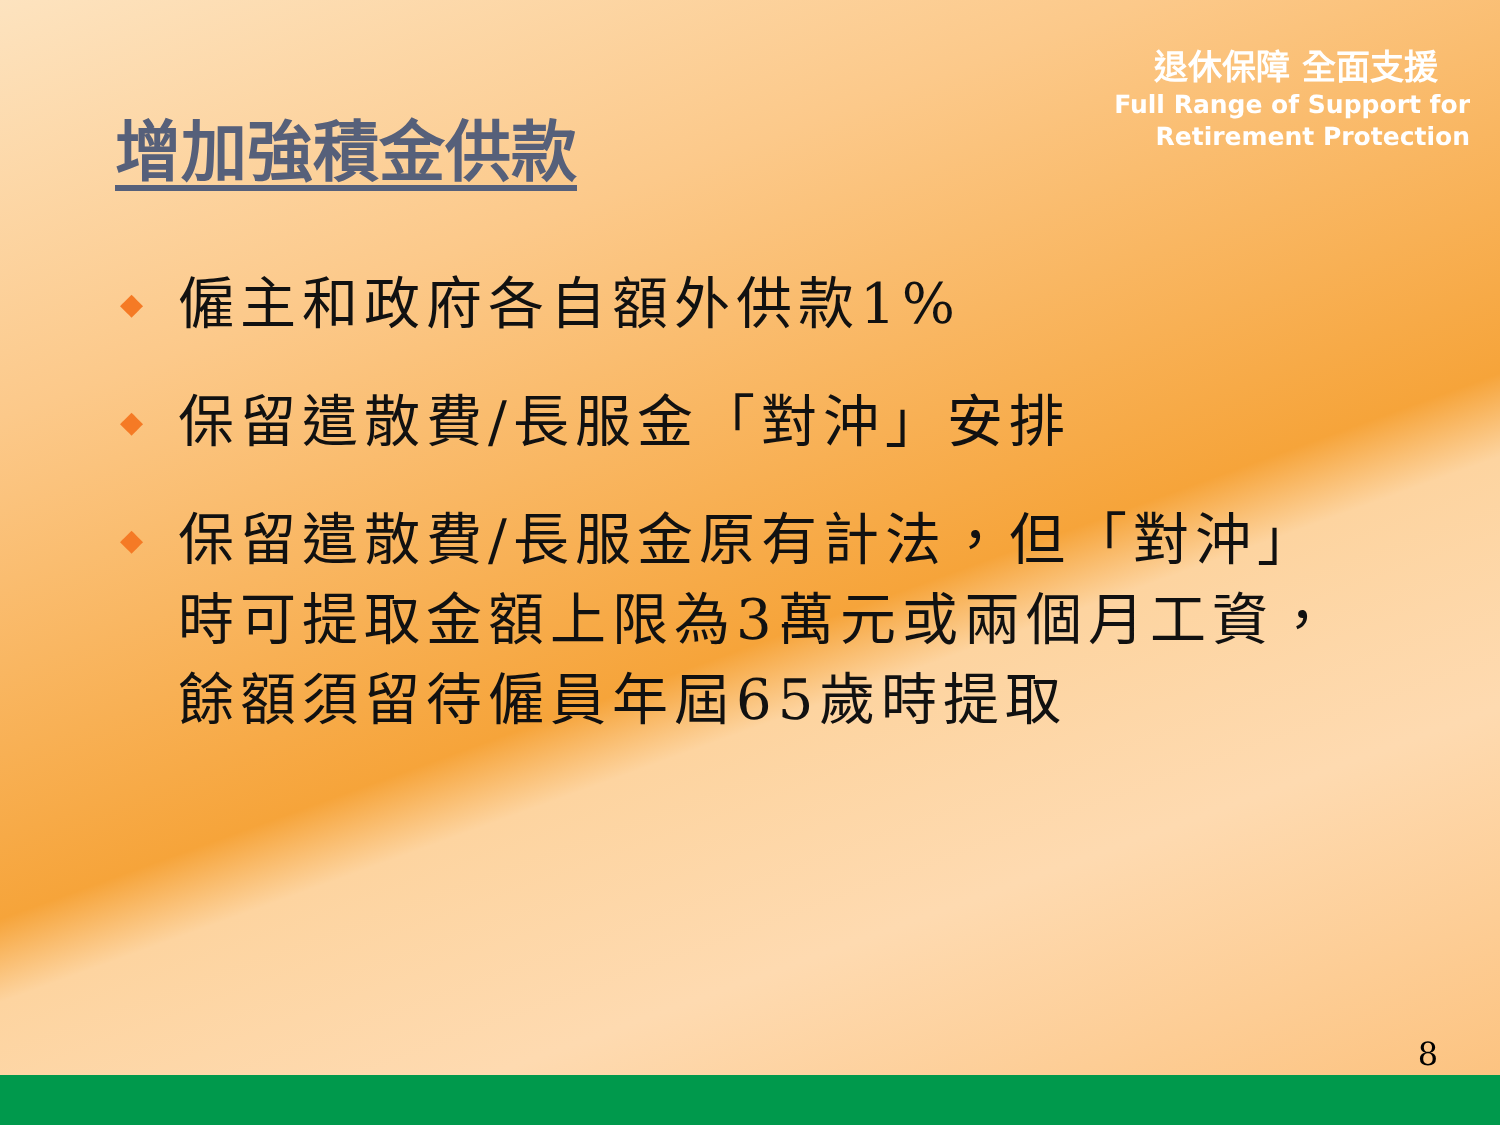增加強積金供款
退休保障 全面支援
Full Range of Support for
Retirement Protection
◆ 僱主和政府各自額外供款1%
◆ 保留遣散費/長服金「對沖」安排
◆ 保留遣散費/長服金原有計法，但「對沖」時可提取金額上限為3萬元或兩個月工資，餘額須留待僱員年屆65歲時提取
8